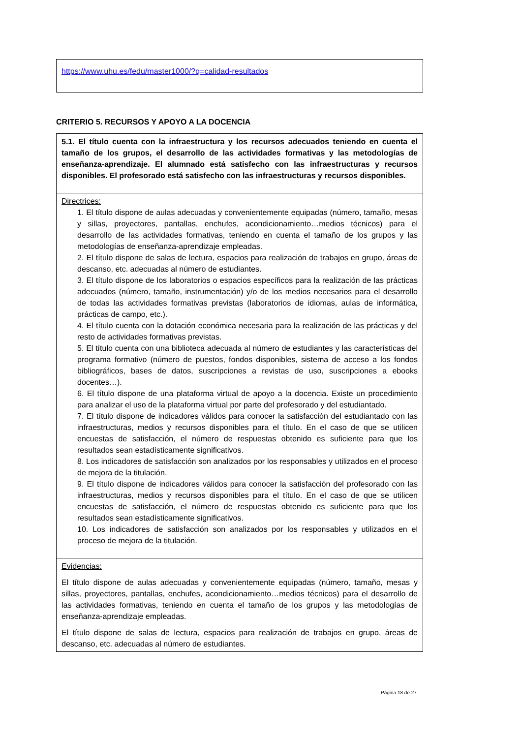https://www.uhu.es/fedu/master1000/?q=calidad-resultados
CRITERIO 5. RECURSOS Y APOYO A LA DOCENCIA
| 5.1. El título cuenta con la infraestructura y los recursos adecuados teniendo en cuenta el tamaño de los grupos, el desarrollo de las actividades formativas y las metodologías de enseñanza-aprendizaje. El alumnado está satisfecho con las infraestructuras y recursos disponibles. El profesorado está satisfecho con las infraestructuras y recursos disponibles. |
| Directrices: 1. El título dispone de aulas adecuadas y convenientemente equipadas (número, tamaño, mesas y sillas, proyectores, pantallas, enchufes, acondicionamiento…medios técnicos) para el desarrollo de las actividades formativas, teniendo en cuenta el tamaño de los grupos y las metodologías de enseñanza-aprendizaje empleadas. 2. El título dispone de salas de lectura, espacios para realización de trabajos en grupo, áreas de descanso, etc. adecuadas al número de estudiantes. 3. El título dispone de los laboratorios o espacios específicos para la realización de las prácticas adecuados (número, tamaño, instrumentación) y/o de los medios necesarios para el desarrollo de todas las actividades formativas previstas (laboratorios de idiomas, aulas de informática, prácticas de campo, etc.). 4. El título cuenta con la dotación económica necesaria para la realización de las prácticas y del resto de actividades formativas previstas. 5. El título cuenta con una biblioteca adecuada al número de estudiantes y las características del programa formativo (número de puestos, fondos disponibles, sistema de acceso a los fondos bibliográficos, bases de datos, suscripciones a revistas de uso, suscripciones a ebooks docentes…). 6. El título dispone de una plataforma virtual de apoyo a la docencia. Existe un procedimiento para analizar el uso de la plataforma virtual por parte del profesorado y del estudiantado. 7. El título dispone de indicadores válidos para conocer la satisfacción del estudiantado con las infraestructuras, medios y recursos disponibles para el título. En el caso de que se utilicen encuestas de satisfacción, el número de respuestas obtenido es suficiente para que los resultados sean estadísticamente significativos. 8. Los indicadores de satisfacción son analizados por los responsables y utilizados en el proceso de mejora de la titulación. 9. El título dispone de indicadores válidos para conocer la satisfacción del profesorado con las infraestructuras, medios y recursos disponibles para el título. En el caso de que se utilicen encuestas de satisfacción, el número de respuestas obtenido es suficiente para que los resultados sean estadísticamente significativos. 10. Los indicadores de satisfacción son analizados por los responsables y utilizados en el proceso de mejora de la titulación. |
| Evidencias: El título dispone de aulas adecuadas y convenientemente equipadas (número, tamaño, mesas y sillas, proyectores, pantallas, enchufes, acondicionamiento…medios técnicos) para el desarrollo de las actividades formativas, teniendo en cuenta el tamaño de los grupos y las metodologías de enseñanza-aprendizaje empleadas. El título dispone de salas de lectura, espacios para realización de trabajos en grupo, áreas de descanso, etc. adecuadas al número de estudiantes. |
Página 18 de 27